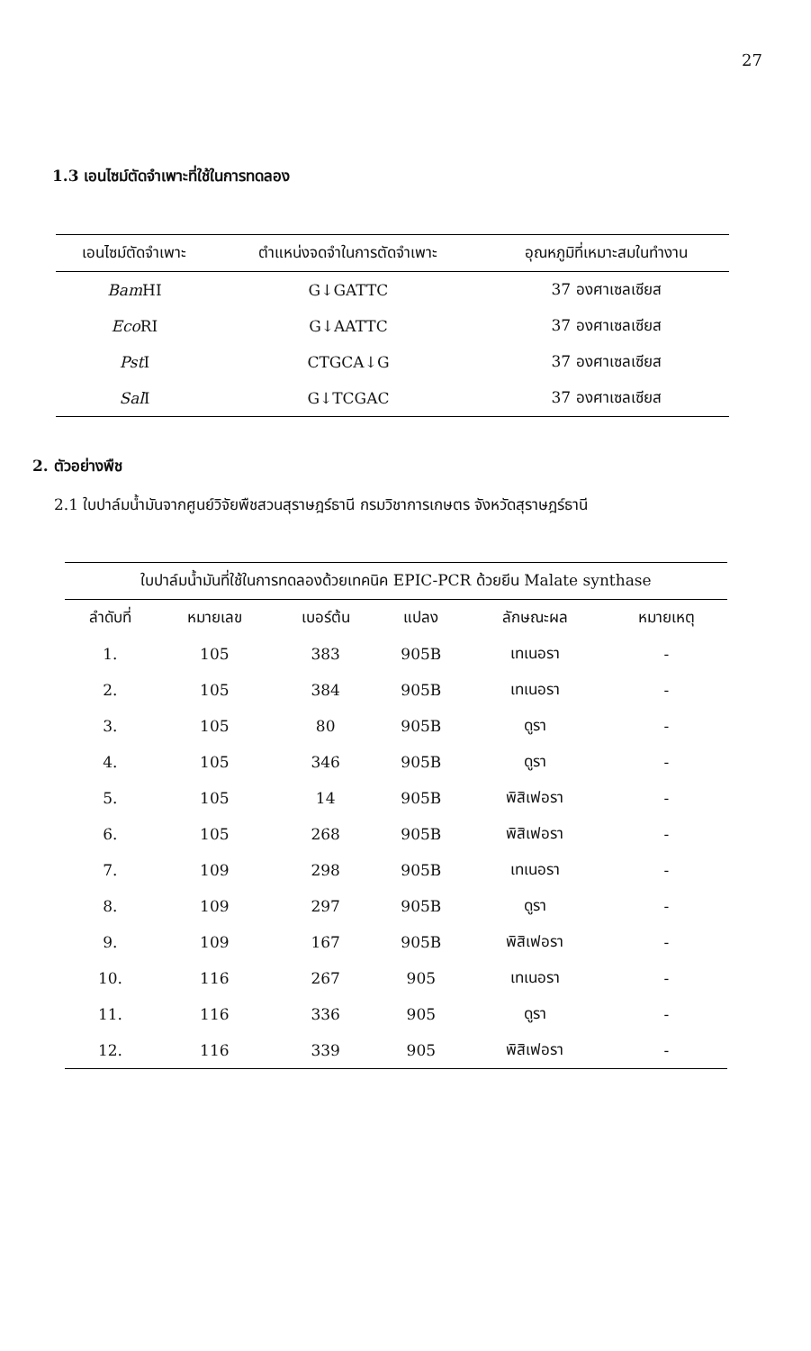27
1.3 เอนไซม์ตัดจำเพาะที่ใช้ในการทดลอง
| เอนไซม์ตัดจำเพาะ | ตำแหน่งจดจำในการตัดจำเพาะ | อุณหภูมิที่เหมาะสมในทำงาน |
| --- | --- | --- |
| Bam HI | G↓GATTC | 37 องศาเซลเซียส |
| Eco RI | G↓AATTC | 37 องศาเซลเซียส |
| Pst I | CTGCA↓G | 37 องศาเซลเซียส |
| Sal I | G↓TCGAC | 37 องศาเซลเซียส |
2. ตัวอย่างพืช
2.1 ใบปาล์มน้ำมันจากศูนย์วิจัยพืชสวนสุราษฎร์ธานี กรมวิชาการเกษตร จังหวัดสุราษฎร์ธานี
| ใบปาล์มน้ำมันที่ใช้ในการทดลองด้วยเทคนิค EPIC-PCR ด้วยยีน Malate synthase | | | | | |
| --- | --- | --- | --- | --- | --- |
| ลำดับที่ | หมายเลข | เบอร์ต้น | แปลง | ลักษณะผล | หมายเหตุ |
| 1. | 105 | 383 | 905B | เทเนอรา | - |
| 2. | 105 | 384 | 905B | เทเนอรา | - |
| 3. | 105 | 80 | 905B | ดูรา | - |
| 4. | 105 | 346 | 905B | ดูรา | - |
| 5. | 105 | 14 | 905B | พิสิเฟอรา | - |
| 6. | 105 | 268 | 905B | พิสิเฟอรา | - |
| 7. | 109 | 298 | 905B | เทเนอรา | - |
| 8. | 109 | 297 | 905B | ดูรา | - |
| 9. | 109 | 167 | 905B | พิสิเฟอรา | - |
| 10. | 116 | 267 | 905 | เทเนอรา | - |
| 11. | 116 | 336 | 905 | ดูรา | - |
| 12. | 116 | 339 | 905 | พิสิเฟอรา | - |